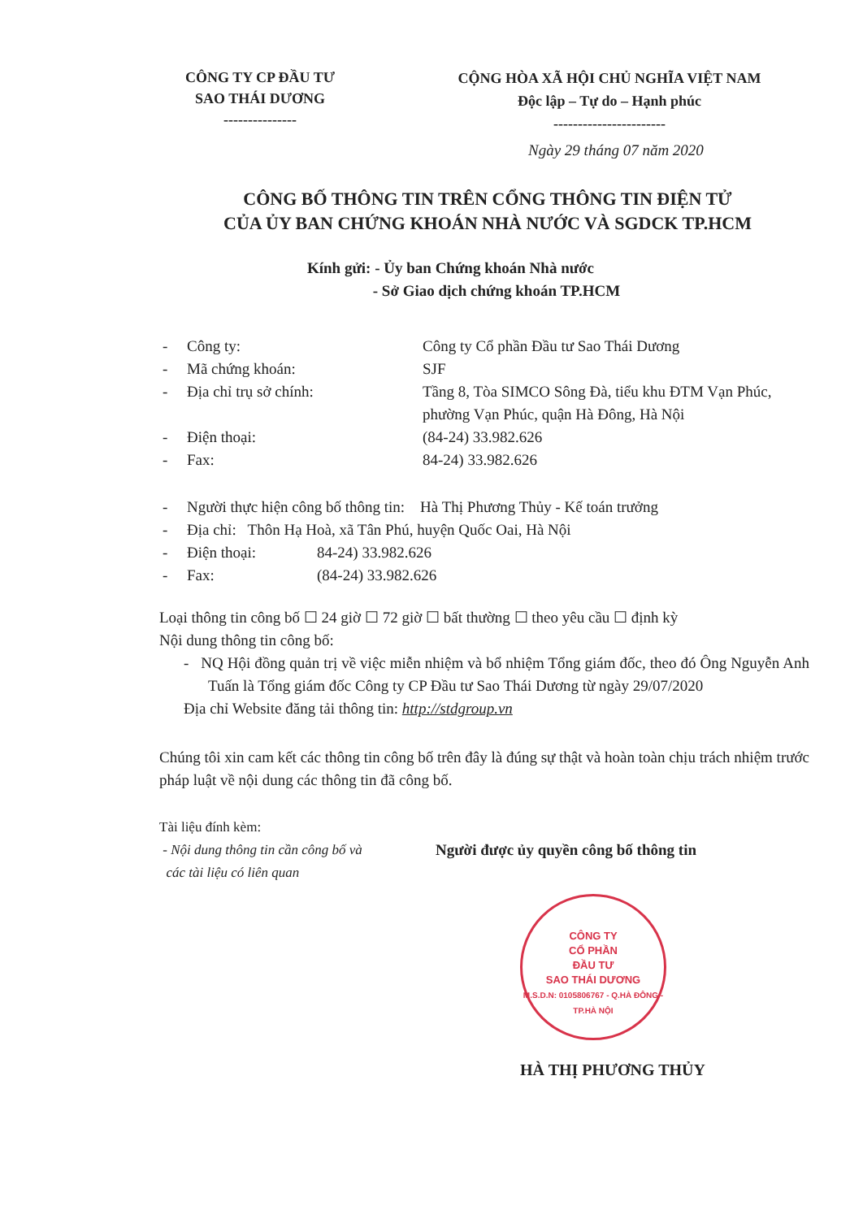CÔNG TY CP ĐẦU TƯ
SAO THÁI DƯƠNG
---------------
CỘNG HÒA XÃ HỘI CHỦ NGHĨA VIỆT NAM
Độc lập – Tự do – Hạnh phúc
-----------------------
Ngày 29 tháng 07 năm 2020
CÔNG BỐ THÔNG TIN TRÊN CỔNG THÔNG TIN ĐIỆN TỬ
CỦA ỦY BAN CHỨNG KHOÁN NHÀ NƯỚC VÀ SGDCK TP.HCM
Kính gửi: - Ủy ban Chứng khoán Nhà nước
- Sở Giao dịch chứng khoán TP.HCM
- Công ty: Công ty Cổ phần Đầu tư Sao Thái Dương
- Mã chứng khoán: SJF
- Địa chỉ trụ sở chính: Tầng 8, Tòa SIMCO Sông Đà, tiểu khu ĐTM Vạn Phúc, phường Vạn Phúc, quận Hà Đông, Hà Nội
- Điện thoại: (84-24) 33.982.626
- Fax: 84-24) 33.982.626
- Người thực hiện công bố thông tin: Hà Thị Phương Thủy - Kế toán trưởng
- Địa chỉ: Thôn Hạ Hoà, xã Tân Phú, huyện Quốc Oai, Hà Nội
- Điện thoại: 84-24) 33.982.626
- Fax: (84-24) 33.982.626
Loại thông tin công bố ☐ 24 giờ ☐ 72 giờ ☐ bất thường ☐ theo yêu cầu ☐ định kỳ
Nội dung thông tin công bố:
- NQ Hội đồng quản trị về việc miễn nhiệm và bổ nhiệm Tổng giám đốc, theo đó Ông Nguyễn Anh Tuấn là Tổng giám đốc Công ty CP Đầu tư Sao Thái Dương từ ngày 29/07/2020
Địa chỉ Website đăng tải thông tin: http://stdgroup.vn
Chúng tôi xin cam kết các thông tin công bố trên đây là đúng sự thật và hoàn toàn chịu trách nhiệm trước pháp luật về nội dung các thông tin đã công bố.
Tài liệu đính kèm:
- Nội dung thông tin cần công bố và
các tài liệu có liên quan
Người được ủy quyền công bố thông tin
CÔNG TY
CỔ PHẦN
ĐẦU TƯ
SAO THÁI DƯƠNG
M.S.D.N: 0105806767 - Q.HÀ ĐÔNG - TP.HÀ NỘI
HÀ THỊ PHƯƠNG THỦY